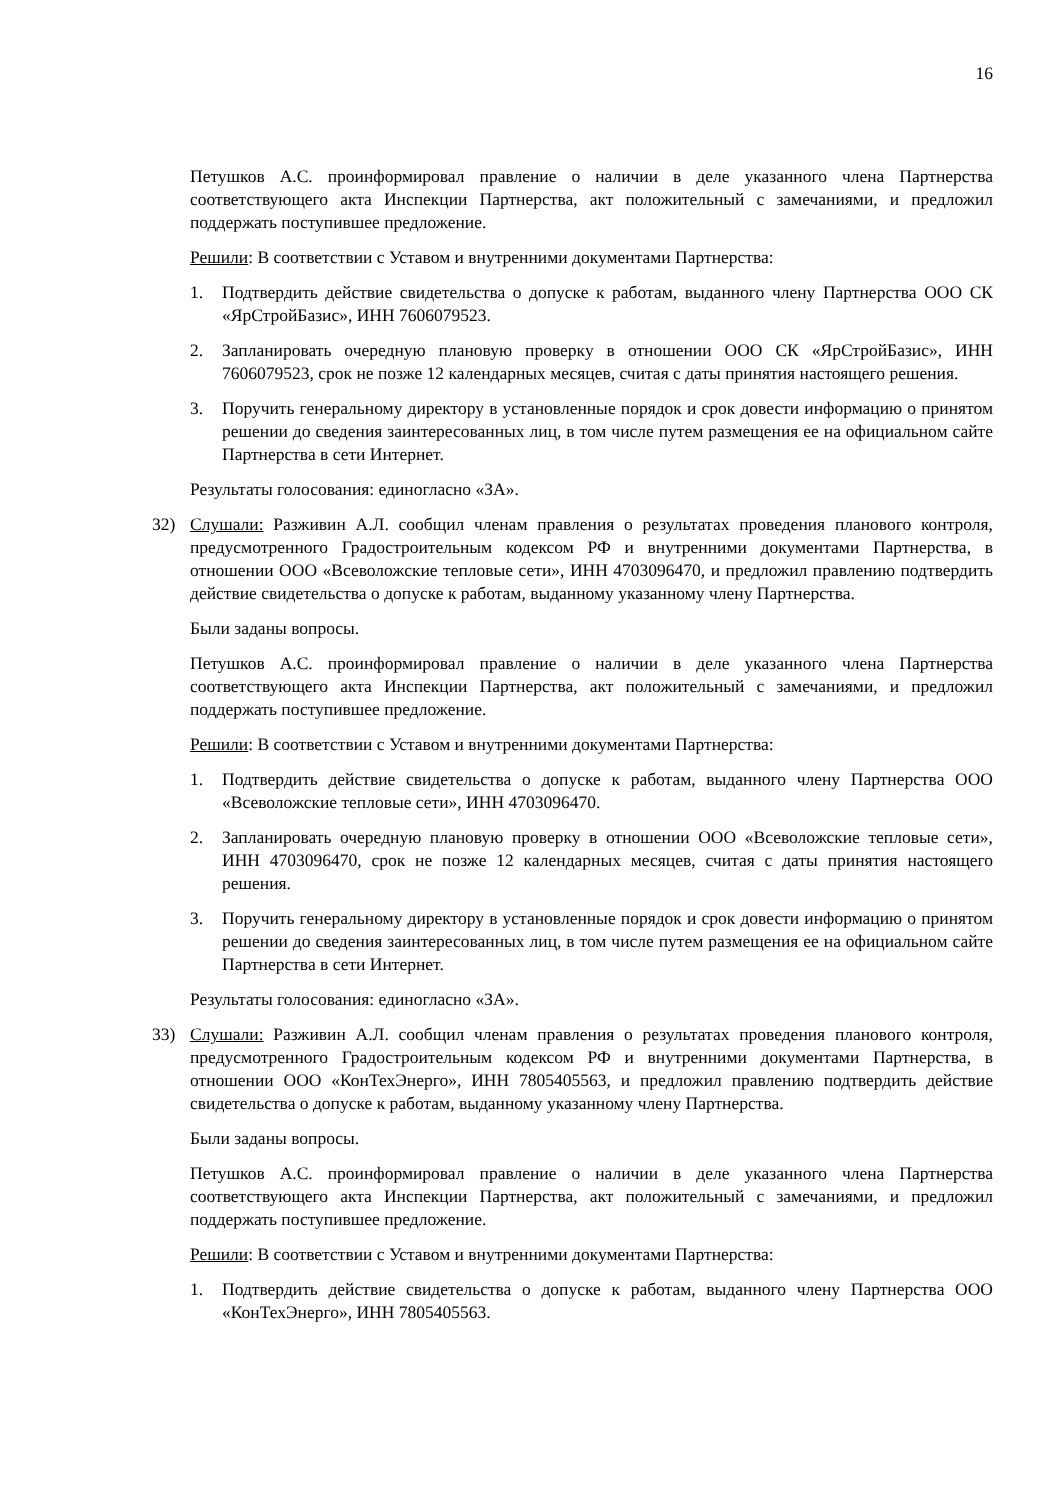16
Петушков А.С. проинформировал правление о наличии в деле указанного члена Партнерства соответствующего акта Инспекции Партнерства, акт положительный с замечаниями, и предложил поддержать поступившее предложение.
Решили: В соответствии с Уставом и внутренними документами Партнерства:
1. Подтвердить действие свидетельства о допуске к работам, выданного члену Партнерства ООО СК «ЯрСтройБазис», ИНН 7606079523.
2. Запланировать очередную плановую проверку в отношении ООО СК «ЯрСтройБазис», ИНН 7606079523, срок не позже 12 календарных месяцев, считая с даты принятия настоящего решения.
3. Поручить генеральному директору в установленные порядок и срок довести информацию о принятом решении до сведения заинтересованных лиц, в том числе путем размещения ее на официальном сайте Партнерства в сети Интернет.
Результаты голосования: единогласно «ЗА».
32) Слушали: Разживин А.Л. сообщил членам правления о результатах проведения планового контроля, предусмотренного Градостроительным кодексом РФ и внутренними документами Партнерства, в отношении ООО «Всеволожские тепловые сети», ИНН 4703096470, и предложил правлению подтвердить действие свидетельства о допуске к работам, выданному указанному члену Партнерства.
Были заданы вопросы.
Петушков А.С. проинформировал правление о наличии в деле указанного члена Партнерства соответствующего акта Инспекции Партнерства, акт положительный с замечаниями, и предложил поддержать поступившее предложение.
Решили: В соответствии с Уставом и внутренними документами Партнерства:
1. Подтвердить действие свидетельства о допуске к работам, выданного члену Партнерства ООО «Всеволожские тепловые сети», ИНН 4703096470.
2. Запланировать очередную плановую проверку в отношении ООО «Всеволожские тепловые сети», ИНН 4703096470, срок не позже 12 календарных месяцев, считая с даты принятия настоящего решения.
3. Поручить генеральному директору в установленные порядок и срок довести информацию о принятом решении до сведения заинтересованных лиц, в том числе путем размещения ее на официальном сайте Партнерства в сети Интернет.
Результаты голосования: единогласно «ЗА».
33) Слушали: Разживин А.Л. сообщил членам правления о результатах проведения планового контроля, предусмотренного Градостроительным кодексом РФ и внутренними документами Партнерства, в отношении ООО «КонТехЭнерго», ИНН 7805405563, и предложил правлению подтвердить действие свидетельства о допуске к работам, выданному указанному члену Партнерства.
Были заданы вопросы.
Петушков А.С. проинформировал правление о наличии в деле указанного члена Партнерства соответствующего акта Инспекции Партнерства, акт положительный с замечаниями, и предложил поддержать поступившее предложение.
Решили: В соответствии с Уставом и внутренними документами Партнерства:
1. Подтвердить действие свидетельства о допуске к работам, выданного члену Партнерства ООО «КонТехЭнерго», ИНН 7805405563.